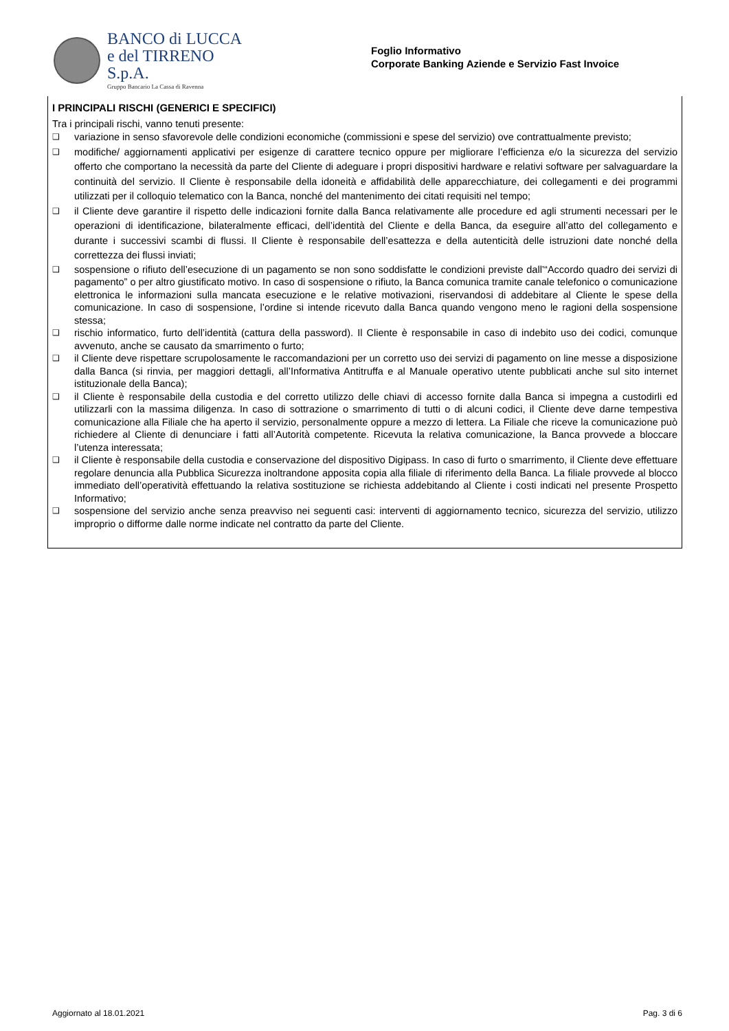BANCO di LUCCA
e del TIRRENO S.p.A.
Gruppo Bancario La Cassa di Ravenna
Foglio Informativo
Corporate Banking Aziende e Servizio Fast Invoice
I PRINCIPALI RISCHI (GENERICI E SPECIFICI)
Tra i principali rischi, vanno tenuti presente:
❑ variazione in senso sfavorevole delle condizioni economiche (commissioni e spese del servizio) ove contrattualmente previsto;
❑ modifiche/ aggiornamenti applicativi per esigenze di carattere tecnico oppure per migliorare l’efficienza e/o la sicurezza del servizio offerto che comportano la necessità da parte del Cliente di adeguare i propri dispositivi hardware e relativi software per salvaguardare la continuità del servizio. Il Cliente è responsabile della idoneità e affidabilità delle apparecchiature, dei collegamenti e dei programmi utilizzati per il colloquio telematico con la Banca, nonché del mantenimento dei citati requisiti nel tempo;
❑ il Cliente deve garantire il rispetto delle indicazioni fornite dalla Banca relativamente alle procedure ed agli strumenti necessari per le operazioni di identificazione, bilateralmente efficaci, dell’identità del Cliente e della Banca, da eseguire all’atto del collegamento e durante i successivi scambi di flussi. Il Cliente è responsabile dell’esattezza e della autenticità delle istruzioni date nonché della correttezza dei flussi inviati;
❑ sospensione o rifiuto dell’esecuzione di un pagamento se non sono soddisfatte le condizioni previste dall’“Accordo quadro dei servizi di pagamento” o per altro giustificato motivo. In caso di sospensione o rifiuto, la Banca comunica tramite canale telefonico o comunicazione elettronica le informazioni sulla mancata esecuzione e le relative motivazioni, riservandosi di addebitare al Cliente le spese della comunicazione. In caso di sospensione, l’ordine si intende ricevuto dalla Banca quando vengono meno le ragioni della sospensione stessa;
❑ rischio informatico, furto dell’identità (cattura della password). Il Cliente è responsabile in caso di indebito uso dei codici, comunque avvenuto, anche se causato da smarrimento o furto;
❑ il Cliente deve rispettare scrupolosamente le raccomandazioni per un corretto uso dei servizi di pagamento on line messe a disposizione dalla Banca (si rinvia, per maggiori dettagli, all’Informativa Antitruffa e al Manuale operativo utente pubblicati anche sul sito internet istituzionale della Banca);
❑ il Cliente è responsabile della custodia e del corretto utilizzo delle chiavi di accesso fornite dalla Banca si impegna a custodirli ed utilizzarli con la massima diligenza. In caso di sottrazione o smarrimento di tutti o di alcuni codici, il Cliente deve darne tempestiva comunicazione alla Filiale che ha aperto il servizio, personalmente oppure a mezzo di lettera. La Filiale che riceve la comunicazione può richiedere al Cliente di denunciare i fatti all’Autorità competente. Ricevuta la relativa comunicazione, la Banca provvede a bloccare l’utenza interessata;
❑ il Cliente è responsabile della custodia e conservazione del dispositivo Digipass. In caso di furto o smarrimento, il Cliente deve effettuare regolare denuncia alla Pubblica Sicurezza inoltrandone apposita copia alla filiale di riferimento della Banca. La filiale provvede al blocco immediato dell’operatività effettuando la relativa sostituzione se richiesta addebitando al Cliente i costi indicati nel presente Prospetto Informativo;
❑ sospensione del servizio anche senza preavviso nei seguenti casi: interventi di aggiornamento tecnico, sicurezza del servizio, utilizzo improprio o difforme dalle norme indicate nel contratto da parte del Cliente.
Aggiornato al 18.01.2021 Pag. 3 di 6